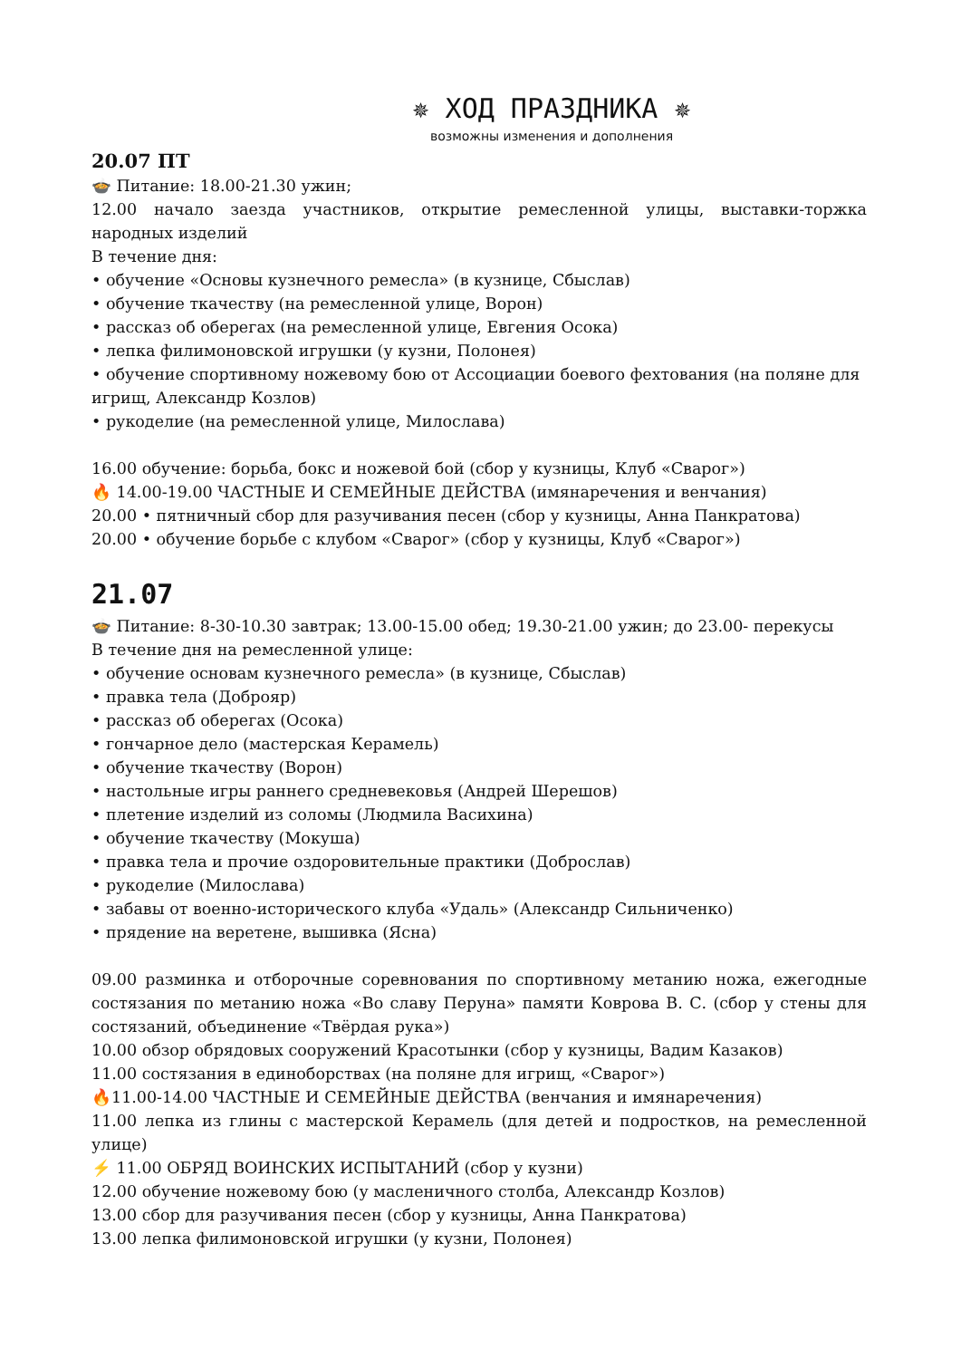✵ ХОД ПРАЗДНИКА ✵
возможны изменения и дополнения
20.07 ПТ
🍲 Питание: 18.00-21.30 ужин;
12.00 начало заезда участников, открытие ремесленной улицы, выставки-торжка народных изделий
В течение дня:
• обучение «Основы кузнечного ремесла» (в кузнице, Сбыслав)
• обучение ткачеству (на ремесленной улице, Ворон)
• рассказ об оберегах (на ремесленной улице, Евгения Осока)
• лепка филимоновской игрушки (у кузни, Полонея)
• обучение спортивному ножевому бою от Ассоциации боевого фехтования (на поляне для игрищ, Александр Козлов)
• рукоделие (на ремесленной улице, Милослава)
16.00 обучение: борьба, бокс и ножевой бой (сбор у кузницы, Клуб «Сварог»)
🔥 14.00-19.00 ЧАСТНЫЕ И СЕМЕЙНЫЕ ДЕЙСТВА (имянаречения и венчания)
20.00 • пятничный сбор для разучивания песен (сбор у кузницы, Анна Панкратова)
20.00 • обучение борьбе с клубом «Сварог» (сбор у кузницы, Клуб «Сварог»)
21.07
🍲 Питание: 8-30-10.30 завтрак; 13.00-15.00 обед; 19.30-21.00 ужин; до 23.00- перекусы
В течение дня на ремесленной улице:
• обучение основам кузнечного ремесла» (в кузнице, Сбыслав)
• правка тела (Доброяр)
• рассказ об оберегах (Осока)
• гончарное дело (мастерская Керамель)
• обучение ткачеству (Ворон)
• настольные игры раннего средневековья (Андрей Шерешов)
• плетение изделий из соломы (Людмила Васихина)
• обучение ткачеству (Мокуша)
• правка тела и прочие оздоровительные практики (Доброслав)
• рукоделие (Милослава)
• забавы от военно-исторического клуба «Удаль» (Александр Сильниченко)
• прядение на веретене, вышивка (Ясна)
09.00 разминка и отборочные соревнования по спортивному метанию ножа, ежегодные состязания по метанию ножа «Во славу Перуна» памяти Коврова В. С. (сбор у стены для состязаний, объединение «Твёрдая рука»)
10.00 обзор обрядовых сооружений Красотынки (сбор у кузницы, Вадим Казаков)
11.00 состязания в единоборствах (на поляне для игрищ, «Сварог»)
🔥11.00-14.00 ЧАСТНЫЕ И СЕМЕЙНЫЕ ДЕЙСТВА (венчания и имянаречения)
11.00 лепка из глины с мастерской Керамель (для детей и подростков, на ремесленной улице)
⚡ 11.00 ОБРЯД ВОИНСКИХ ИСПЫТАНИЙ (сбор у кузни)
12.00 обучение ножевому бою (у масленичного столба, Александр Козлов)
13.00 сбор для разучивания песен (сбор у кузницы, Анна Панкратова)
13.00 лепка филимоновской игрушки (у кузни, Полонея)